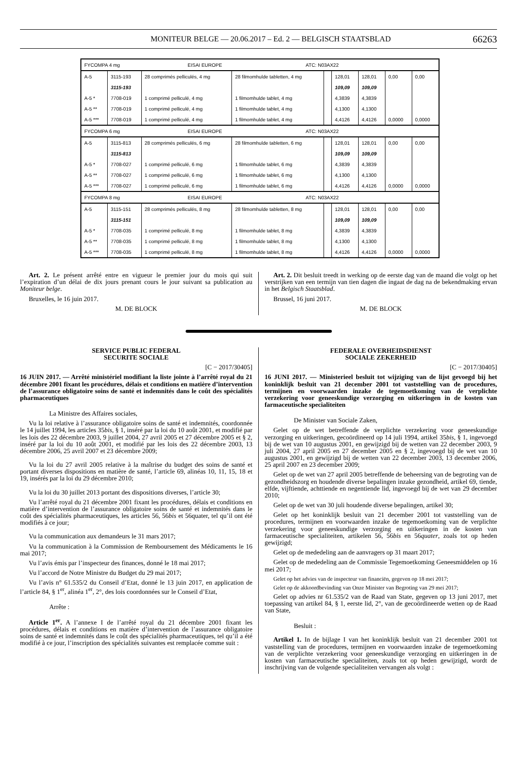MONITEUR BELGE — 20.06.2017 – Ed. 2 — BELGISCH STAATSBLAD 66263
| FYCOMPA 4 mg EISAI EUROPE ATC: N03AX22 | | | | | | | | |
| A-5 | 3115-193 | 28 comprimés pelliculés, 4 mg | 28 filmomhulde tabletten, 4 mg | | 128,01 | 128,01 | 0,00 | 0,00 |
| | 3115-193 | | | | 109,09 | 109,09 | | |
| A-5 * | 7708-019 | 1 comprimé pelliculé, 4 mg | 1 filmomhulde tablet, 4 mg | | 4,3839 | 4,3839 | | |
| A-5 ** | 7708-019 | 1 comprimé pelliculé, 4 mg | 1 filmomhulde tablet, 4 mg | | 4,1300 | 4,1300 | | |
| A-5 *** | 7708-019 | 1 comprimé pelliculé, 4 mg | 1 filmomhulde tablet, 4 mg | | 4,4126 | 4,4126 | 0,0000 | 0,0000 |
| FYCOMPA 6 mg EISAI EUROPE ATC: N03AX22 | | | | | | | | |
| A-5 | 3115-813 | 28 comprimés pelliculés, 6 mg | 28 filmomhulde tabletten, 6 mg | | 128,01 | 128,01 | 0,00 | 0,00 |
| | 3115-813 | | | | 109,09 | 109,09 | | |
| A-5 * | 7708-027 | 1 comprimé pelliculé, 6 mg | 1 filmomhulde tablet, 6 mg | | 4,3839 | 4,3839 | | |
| A-5 ** | 7708-027 | 1 comprimé pelliculé, 6 mg | 1 filmomhulde tablet, 6 mg | | 4,1300 | 4,1300 | | |
| A-5 *** | 7708-027 | 1 comprimé pelliculé, 6 mg | 1 filmomhulde tablet, 6 mg | | 4,4126 | 4,4126 | 0,0000 | 0,0000 |
| FYCOMPA 8 mg EISAI EUROPE ATC: N03AX22 | | | | | | | | |
| A-5 | 3115-151 | 28 comprimés pelliculés, 8 mg | 28 filmomhulde tabletten, 8 mg | | 128,01 | 128,01 | 0,00 | 0,00 |
| | 3115-151 | | | | 109,09 | 109,09 | | |
| A-5 * | 7708-035 | 1 comprimé pelliculé, 8 mg | 1 filmomhulde tablet, 8 mg | | 4,3839 | 4,3839 | | |
| A-5 ** | 7708-035 | 1 comprimé pelliculé, 8 mg | 1 filmomhulde tablet, 8 mg | | 4,1300 | 4,1300 | | |
| A-5 *** | 7708-035 | 1 comprimé pelliculé, 8 mg | 1 filmomhulde tablet, 8 mg | | 4,4126 | 4,4126 | 0,0000 | 0,0000 |
Art. 2. Le présent arrêté entre en vigueur le premier jour du mois qui suit l’expiration d’un délai de dix jours prenant cours le jour suivant sa publication au Moniteur belge.
Bruxelles, le 16 juin 2017.
M. DE BLOCK
Art. 2. Dit besluit treedt in werking op de eerste dag van de maand die volgt op het verstrijken van een termijn van tien dagen die ingaat de dag na de bekendmaking ervan in het Belgisch Staatsblad.
Brussel, 16 juni 2017.
M. DE BLOCK
SERVICE PUBLIC FEDERAL
SECURITE SOCIALE
[C − 2017/30405]
16 JUIN 2017. — Arrêté ministériel modifiant la liste jointe à l’arrêté royal du 21 décembre 2001 fixant les procédures, délais et conditions en matière d’intervention de l’assurance obligatoire soins de santé et indemnités dans le coût des spécialités pharmaceutiques
La Ministre des Affaires sociales,
Vu la loi relative à l’assurance obligatoire soins de santé et indemnités, coordonnée le 14 juillet 1994, les articles 35bis, § 1, inséré par la loi du 10 août 2001, et modifié par les lois des 22 décembre 2003, 9 juillet 2004, 27 avril 2005 et 27 décembre 2005 et § 2, inséré par la loi du 10 août 2001, et modifié par les lois des 22 décembre 2003, 13 décembre 2006, 25 avril 2007 et 23 décembre 2009;
Vu la loi du 27 avril 2005 relative à la maîtrise du budget des soins de santé et portant diverses dispositions en matière de santé, l’article 69, alinéas 10, 11, 15, 18 et 19, insérés par la loi du 29 décembre 2010;
Vu la loi du 30 juillet 2013 portant des dispositions diverses, l’article 30;
Vu l’arrêté royal du 21 décembre 2001 fixant les procédures, délais et conditions en matière d’intervention de l’assurance obligatoire soins de santé et indemnités dans le coût des spécialités pharmaceutiques, les articles 56, 56bis et 56quater, tel qu’il ont été modifiés à ce jour;
Vu la communication aux demandeurs le 31 mars 2017;
Vu la communication à la Commission de Remboursement des Médicaments le 16 mai 2017;
Vu l’avis émis par l’inspecteur des finances, donné le 18 mai 2017;
Vu l’accord de Notre Ministre du Budget du 29 mai 2017;
Vu l’avis n° 61.535/2 du Conseil d’Etat, donné le 13 juin 2017, en application de l’article 84, § 1<sup>er</sup>, alinéa 1<sup>er</sup>, 2°, des lois coordonnées sur le Conseil d’Etat,
Arrête :
Article 1<sup>er</sup>. A l’annexe I de l’arrêté royal du 21 décembre 2001 fixant les procédures, délais et conditions en matière d’intervention de l’assurance obligatoire soins de santé et indemnités dans le coût des spécialités pharmaceutiques, tel qu’il a été modifié à ce jour, l’inscription des spécialités suivantes est remplacée comme suit :
FEDERALE OVERHEIDSDIENST
SOCIALE ZEKERHEID
[C − 2017/30405]
16 JUNI 2017. — Ministerieel besluit tot wijziging van de lijst gevoegd bij het koninklijk besluit van 21 december 2001 tot vaststelling van de procedures, termijnen en voorwaarden inzake de tegemoetkoming van de verplichte verzekering voor geneeskundige verzorging en uitkeringen in de kosten van farmaceutische specialiteiten
De Minister van Sociale Zaken,
Gelet op de wet betreffende de verplichte verzekering voor geneeskundige verzorging en uitkeringen, gecoördineerd op 14 juli 1994, artikel 35bis, § 1, ingevoegd bij de wet van 10 augustus 2001, en gewijzigd bij de wetten van 22 december 2003, 9 juli 2004, 27 april 2005 en 27 december 2005 en § 2, ingevoegd bij de wet van 10 augustus 2001, en gewijzigd bij de wetten van 22 december 2003, 13 december 2006, 25 april 2007 en 23 december 2009;
Gelet op de wet van 27 april 2005 betreffende de beheersing van de begroting van de gezondheidszorg en houdende diverse bepalingen inzake gezondheid, artikel 69, tiende, elfde, vijftiende, achttiende en negentiende lid, ingevoegd bij de wet van 29 december 2010;
Gelet op de wet van 30 juli houdende diverse bepalingen, artikel 30;
Gelet op het koninklijk besluit van 21 december 2001 tot vaststelling van de procedures, termijnen en voorwaarden inzake de tegemoetkoming van de verplichte verzekering voor geneeskundige verzorging en uitkeringen in de kosten van farmaceutische specialiteiten, artikelen 56, 56bis en 56quater, zoals tot op heden gewijzigd;
Gelet op de mededeling aan de aanvragers op 31 maart 2017;
Gelet op de mededeling aan de Commissie Tegemoetkoming Geneesmiddelen op 16 mei 2017;
Gelet op het advies van de inspecteur van financiën, gegeven op 18 mei 2017;
Gelet op de akkoordbevinding van Onze Minister van Begroting van 29 mei 2017;
Gelet op advies nr 61.535/2 van de Raad van State, gegeven op 13 juni 2017, met toepassing van artikel 84, § 1, eerste lid, 2°, van de gecoördineerde wetten op de Raad van State,
Besluit :
Artikel 1. In de bijlage I van het koninklijk besluit van 21 december 2001 tot vaststelling van de procedures, termijnen en voorwaarden inzake de tegemoetkoming van de verplichte verzekering voor geneeskundige verzorging en uitkeringen in de kosten van farmaceutische specialiteiten, zoals tot op heden gewijzigd, wordt de inschrijving van de volgende specialiteiten vervangen als volgt :